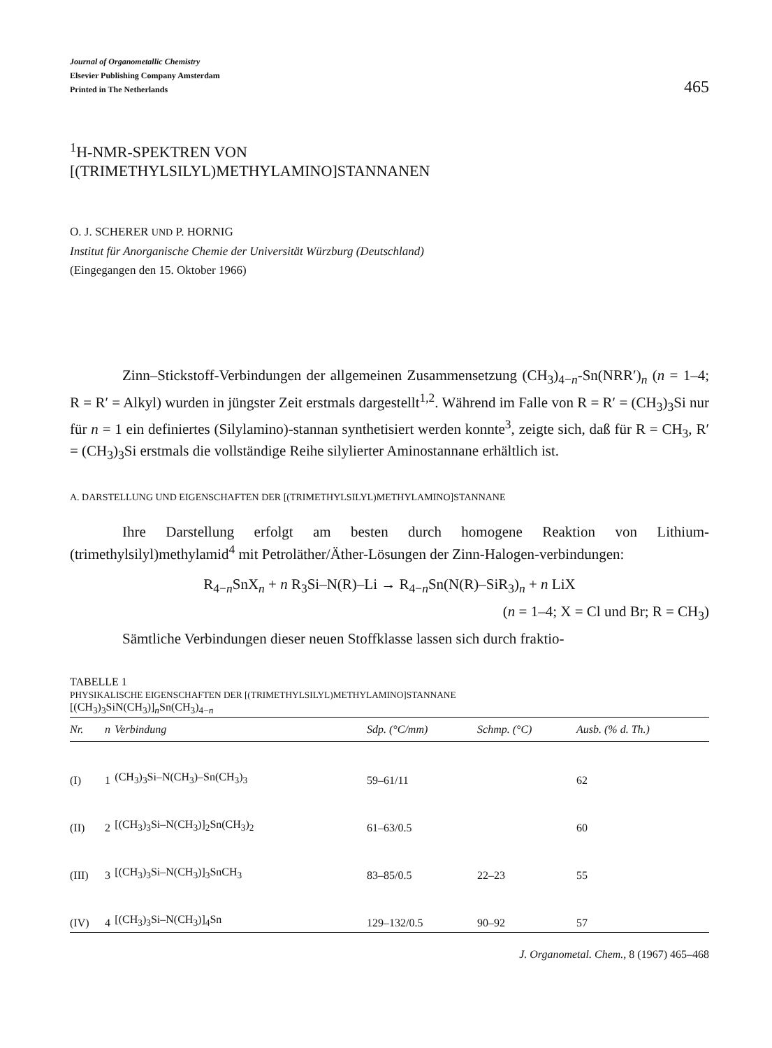Journal of Organometallic Chemistry
Elsevier Publishing Company Amsterdam
Printed in The Netherlands
465
<sup>1</sup>H-NMR-SPEKTREN VON
[(TRIMETHYLSILYL)METHYLAMINO]STANNANEN
O. J. SCHERER UND P. HORNIG
Institut für Anorganische Chemie der Universität Würzburg (Deutschland)
(Eingegangen den 15. Oktober 1966)
Zinn–Stickstoff-Verbindungen der allgemeinen Zusammensetzung (CH<sub>3</sub>)<sub>4−n</sub>-Sn(NRR′)<sub>n</sub> (n = 1–4; R = R′ = Alkyl) wurden in jüngster Zeit erstmals dargestellt<sup>1,2</sup>. Während im Falle von R = R′ = (CH<sub>3</sub>)<sub>3</sub>Si nur für n = 1 ein definiertes (Silylamino)-stannan synthetisiert werden konnte<sup>3</sup>, zeigte sich, daß für R = CH<sub>3</sub>, R′ = (CH<sub>3</sub>)<sub>3</sub>Si erstmals die vollständige Reihe silylierter Aminostannane erhältlich ist.
A. DARSTELLUNG UND EIGENSCHAFTEN DER [(TRIMETHYLSILYL)METHYLAMINO]STANNANE
Ihre Darstellung erfolgt am besten durch homogene Reaktion von Lithium-(trimethylsilyl)methylamid<sup>4</sup> mit Petroläther/Äther-Lösungen der Zinn-Halogen-verbindungen:
R<sub>4−n</sub>SnX<sub>n</sub> + n R<sub>3</sub>Si–N(R)–Li → R<sub>4−n</sub>Sn(N(R)–SiR<sub>3</sub>)<sub>n</sub> + n LiX
(n = 1–4; X = Cl und Br; R = CH<sub>3</sub>)
Sämtliche Verbindungen dieser neuen Stoffklasse lassen sich durch fraktio-
TABELLE 1
PHYSIKALISCHE EIGENSCHAFTEN DER [(TRIMETHYLSILYL)METHYLAMINO]STANNANE
[(CH<sub>3</sub>)<sub>3</sub>SiN(CH<sub>3</sub>)]<sub>n</sub>Sn(CH<sub>3</sub>)<sub>4−n</sub>
| Nr. | n | Verbindung | Sdp. (°C/mm) | Schmp. (°C) | Ausb. (% d. Th.) |
| --- | --- | --- | --- | --- | --- |
| (I) | 1 | (CH<sub>3</sub>)<sub>3</sub>Si–N(CH<sub>3</sub>)–Sn(CH<sub>3</sub>)<sub>3</sub> | 59–61/11 | | 62 |
| (II) | 2 | [(CH<sub>3</sub>)<sub>3</sub>Si–N(CH<sub>3</sub>)]<sub>2</sub>Sn(CH<sub>3</sub>)<sub>2</sub> | 61–63/0.5 | | 60 |
| (III) | 3 | [(CH<sub>3</sub>)<sub>3</sub>Si–N(CH<sub>3</sub>)]<sub>3</sub>SnCH<sub>3</sub> | 83–85/0.5 | 22–23 | 55 |
| (IV) | 4 | [(CH<sub>3</sub>)<sub>3</sub>Si–N(CH<sub>3</sub>)]<sub>4</sub>Sn | 129–132/0.5 | 90–92 | 57 |
J. Organometal. Chem., 8 (1967) 465–468